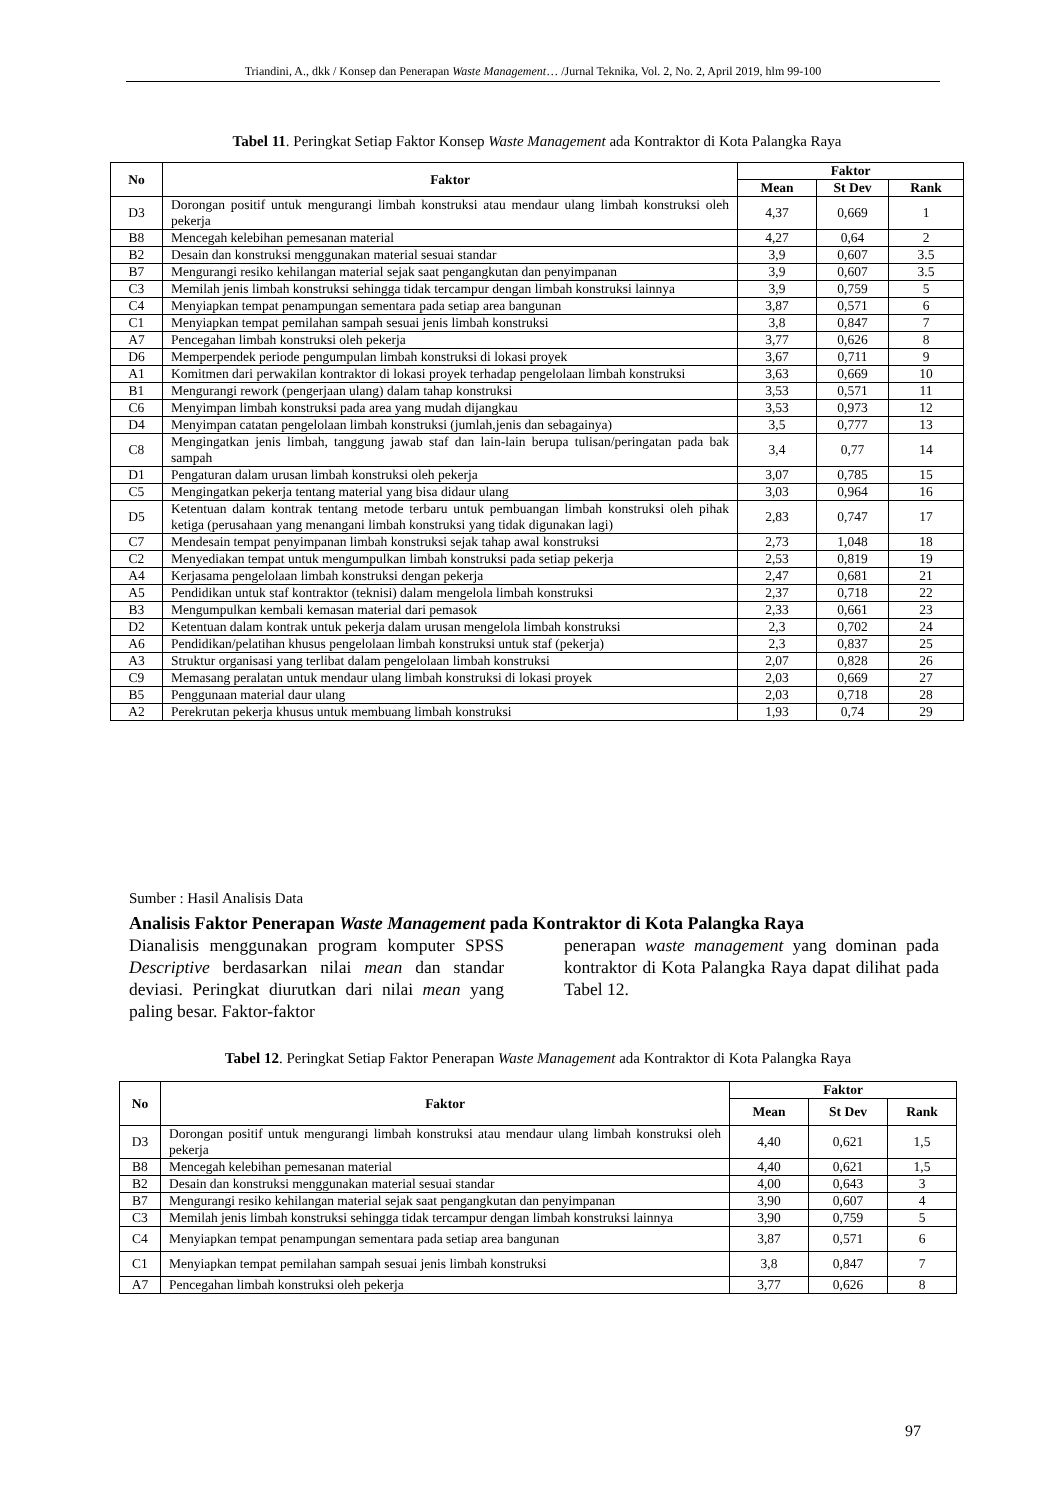Triandini, A., dkk / Konsep dan Penerapan Waste Management… /Jurnal Teknika, Vol. 2, No. 2, April 2019, hlm 99-100
Tabel 11. Peringkat Setiap Faktor Konsep Waste Management ada Kontraktor di Kota Palangka Raya
| No | Faktor | Faktor | | |
| --- | --- | --- | --- | --- |
| | | Mean | St Dev | Rank |
| D3 | Dorongan positif untuk mengurangi limbah konstruksi atau mendaur ulang limbah konstruksi oleh pekerja | 4,37 | 0,669 | 1 |
| B8 | Mencegah kelebihan pemesanan material | 4,27 | 0,64 | 2 |
| B2 | Desain dan konstruksi menggunakan material sesuai standar | 3,9 | 0,607 | 3.5 |
| B7 | Mengurangi resiko kehilangan material sejak saat pengangkutan dan penyimpanan | 3,9 | 0,607 | 3.5 |
| C3 | Memilah jenis limbah konstruksi sehingga tidak tercampur dengan limbah konstruksi lainnya | 3,9 | 0,759 | 5 |
| C4 | Menyiapkan tempat penampungan sementara pada setiap area bangunan | 3,87 | 0,571 | 6 |
| C1 | Menyiapkan tempat pemilahan sampah sesuai jenis limbah konstruksi | 3,8 | 0,847 | 7 |
| A7 | Pencegahan limbah konstruksi oleh pekerja | 3,77 | 0,626 | 8 |
| D6 | Memperpendek periode pengumpulan limbah konstruksi di lokasi proyek | 3,67 | 0,711 | 9 |
| A1 | Komitmen dari perwakilan kontraktor di lokasi proyek terhadap pengelolaan limbah konstruksi | 3,63 | 0,669 | 10 |
| B1 | Mengurangi rework (pengerjaan ulang) dalam tahap konstruksi | 3,53 | 0,571 | 11 |
| C6 | Menyimpan limbah konstruksi pada area yang mudah dijangkau | 3,53 | 0,973 | 12 |
| D4 | Menyimpan catatan pengelolaan limbah konstruksi (jumlah,jenis dan sebagainya) | 3,5 | 0,777 | 13 |
| C8 | Mengingatkan jenis limbah, tanggung jawab staf dan lain-lain berupa tulisan/peringatan pada bak sampah | 3,4 | 0,77 | 14 |
| D1 | Pengaturan dalam urusan limbah konstruksi oleh pekerja | 3,07 | 0,785 | 15 |
| C5 | Mengingatkan pekerja tentang material yang bisa didaur ulang | 3,03 | 0,964 | 16 |
| D5 | Ketentuan dalam kontrak tentang metode terbaru untuk pembuangan limbah konstruksi oleh pihak ketiga (perusahaan yang menangani limbah konstruksi yang tidak digunakan lagi) | 2,83 | 0,747 | 17 |
| C7 | Mendesain tempat penyimpanan limbah konstruksi sejak tahap awal konstruksi | 2,73 | 1,048 | 18 |
| C2 | Menyediakan tempat untuk mengumpulkan limbah konstruksi pada setiap pekerja | 2,53 | 0,819 | 19 |
| A4 | Kerjasama pengelolaan limbah konstruksi dengan pekerja | 2,47 | 0,681 | 21 |
| A5 | Pendidikan untuk staf kontraktor (teknisi) dalam mengelola limbah konstruksi | 2,37 | 0,718 | 22 |
| B3 | Mengumpulkan kembali kemasan material dari pemasok | 2,33 | 0,661 | 23 |
| D2 | Ketentuan dalam kontrak untuk pekerja dalam urusan mengelola limbah konstruksi | 2,3 | 0,702 | 24 |
| A6 | Pendidikan/pelatihan khusus pengelolaan limbah konstruksi untuk staf (pekerja) | 2,3 | 0,837 | 25 |
| A3 | Struktur organisasi yang terlibat dalam pengelolaan limbah konstruksi | 2,07 | 0,828 | 26 |
| C9 | Memasang peralatan untuk mendaur ulang limbah konstruksi di lokasi proyek | 2,03 | 0,669 | 27 |
| B5 | Penggunaan material daur ulang | 2,03 | 0,718 | 28 |
| A2 | Perekrutan pekerja khusus untuk membuang limbah konstruksi | 1,93 | 0,74 | 29 |
Sumber : Hasil Analisis Data
Analisis Faktor Penerapan Waste Management pada Kontraktor di Kota Palangka Raya
Dianalisis menggunakan program komputer SPSS Descriptive berdasarkan nilai mean dan standar deviasi. Peringkat diurutkan dari nilai mean yang paling besar. Faktor-faktor
penerapan waste management yang dominan pada kontraktor di Kota Palangka Raya dapat dilihat pada Tabel 12.
Tabel 12. Peringkat Setiap Faktor Penerapan Waste Management ada Kontraktor di Kota Palangka Raya
| No | Faktor | Faktor | | |
| --- | --- | --- | --- | --- |
| | | Mean | St Dev | Rank |
| D3 | Dorongan positif untuk mengurangi limbah konstruksi atau mendaur ulang limbah konstruksi oleh pekerja | 4,40 | 0,621 | 1,5 |
| B8 | Mencegah kelebihan pemesanan material | 4,40 | 0,621 | 1,5 |
| B2 | Desain dan konstruksi menggunakan material sesuai standar | 4,00 | 0,643 | 3 |
| B7 | Mengurangi resiko kehilangan material sejak saat pengangkutan dan penyimpanan | 3,90 | 0,607 | 4 |
| C3 | Memilah jenis limbah konstruksi sehingga tidak tercampur dengan limbah konstruksi lainnya | 3,90 | 0,759 | 5 |
| C4 | Menyiapkan tempat penampungan sementara pada setiap area bangunan | 3,87 | 0,571 | 6 |
| C1 | Menyiapkan tempat pemilahan sampah sesuai jenis limbah konstruksi | 3,8 | 0,847 | 7 |
| A7 | Pencegahan limbah konstruksi oleh pekerja | 3,77 | 0,626 | 8 |
97